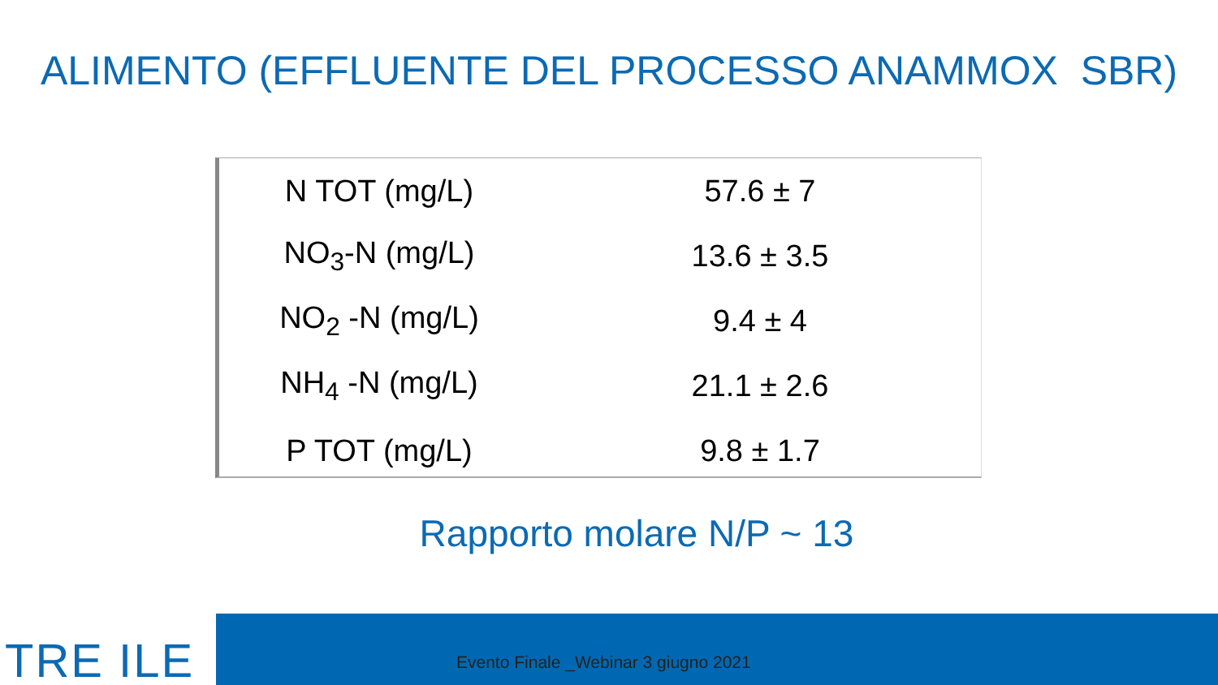ALIMENTO (EFFLUENTE DEL PROCESSO ANAMMOX SBR)
| N TOT (mg/L) | 57.6 ± 7 |
| NO<sub>3</sub>-N (mg/L) | 13.6 ± 3.5 |
| NO<sub>2</sub> -N (mg/L) | 9.4 ± 4 |
| NH<sub>4</sub> -N (mg/L) | 21.1 ± 2.6 |
| P TOT (mg/L) | 9.8 ± 1.7 |
Rapporto molare N/P ~ 13
TRE ILE
Evento Finale _Webinar 3 giugno 2021